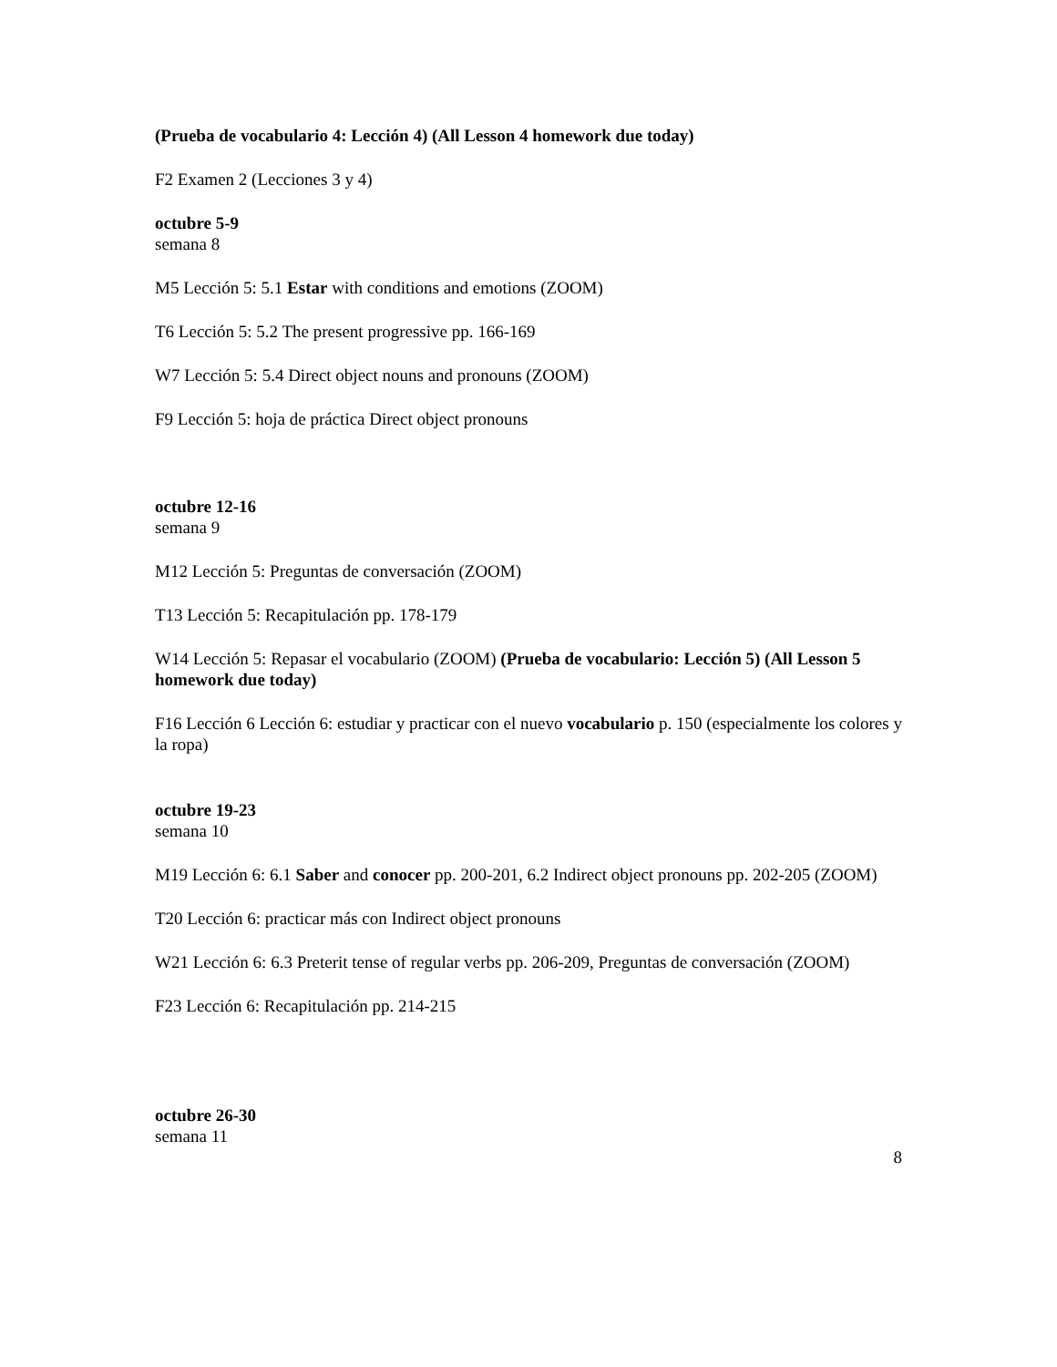(Prueba de vocabulario 4: Lección 4) (All Lesson 4 homework due today)
F2 Examen 2 (Lecciones 3 y 4)
octubre 5-9
semana 8
M5 Lección 5: 5.1 Estar with conditions and emotions (ZOOM)
T6 Lección 5: 5.2 The present progressive pp. 166-169
W7 Lección 5: 5.4 Direct object nouns and pronouns (ZOOM)
F9 Lección 5: hoja de práctica Direct object pronouns
octubre 12-16
semana 9
M12 Lección 5: Preguntas de conversación (ZOOM)
T13 Lección 5: Recapitulación pp. 178-179
W14 Lección 5: Repasar el vocabulario (ZOOM) (Prueba de vocabulario: Lección 5) (All Lesson 5 homework due today)
F16 Lección 6 Lección 6: estudiar y practicar con el nuevo vocabulario p. 150 (especialmente los colores y la ropa)
octubre 19-23
semana 10
M19 Lección 6: 6.1 Saber and conocer pp. 200-201, 6.2 Indirect object pronouns pp. 202-205 (ZOOM)
T20 Lección 6: practicar más con Indirect object pronouns
W21 Lección 6: 6.3 Preterit tense of regular verbs pp. 206-209, Preguntas de conversación (ZOOM)
F23 Lección 6: Recapitulación pp. 214-215
octubre 26-30
semana 11
8